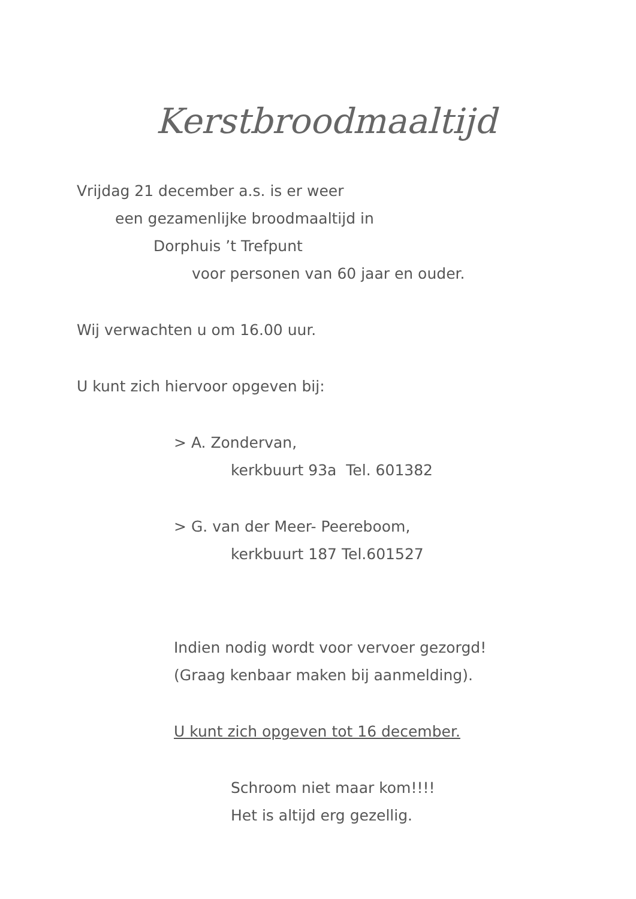Kerstbroodmaaltijd
Vrijdag 21 december a.s. is er weer
een gezamenlijke broodmaaltijd in
Dorphuis ’t Trefpunt
voor personen van 60 jaar en ouder.
Wij verwachten u om 16.00 uur.
U kunt zich hiervoor opgeven bij:
> A. Zondervan,
kerkbuurt 93a Tel. 601382
> G. van der Meer- Peereboom,
kerkbuurt 187 Tel.601527
Indien nodig wordt voor vervoer gezorgd!
(Graag kenbaar maken bij aanmelding).
U kunt zich opgeven tot 16 december.
Schroom niet maar kom!!!!
Het is altijd erg gezellig.